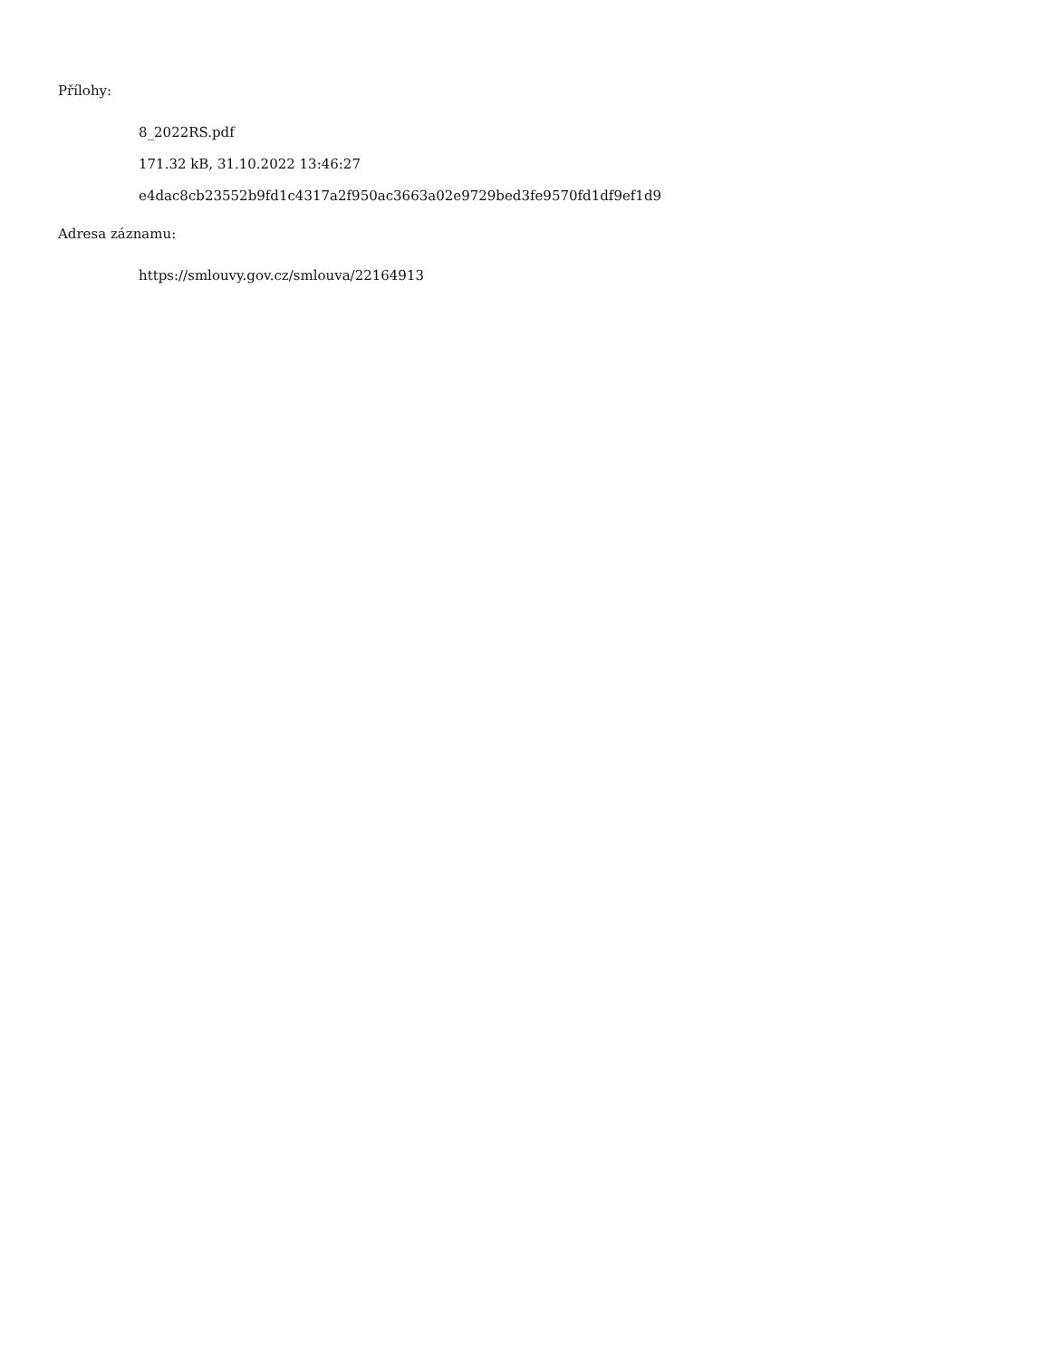Přílohy:
8_2022RS.pdf
171.32 kB, 31.10.2022 13:46:27
e4dac8cb23552b9fd1c4317a2f950ac3663a02e9729bed3fe9570fd1df9ef1d9
Adresa záznamu:
https://smlouvy.gov.cz/smlouva/22164913